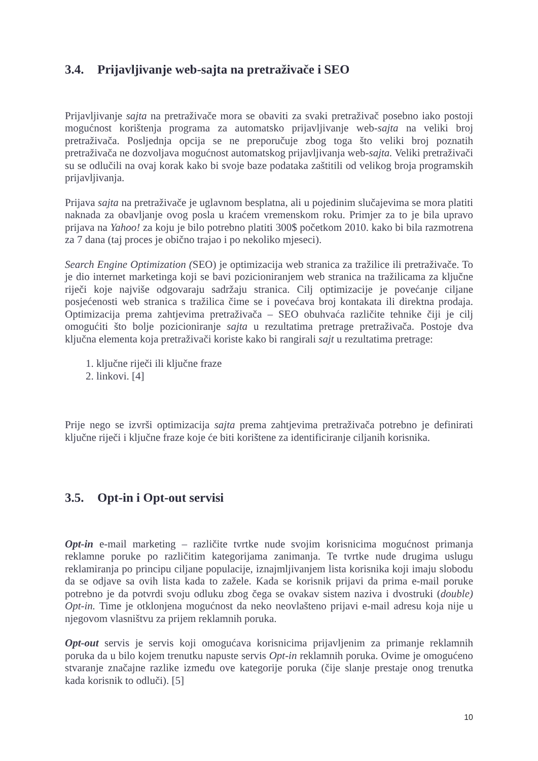3.4. Prijavljivanje web-sajta na pretraživače i SEO
Prijavljivanje sajta na pretraživače mora se obaviti za svaki pretraživač posebno iako postoji mogućnost korištenja programa za automatsko prijavljivanje web-sajta na veliki broj pretraživača. Posljednja opcija se ne preporučuje zbog toga što veliki broj poznatih pretraživača ne dozvoljava mogućnost automatskog prijavljivanja web-sajta. Veliki pretraživači su se odlučili na ovaj korak kako bi svoje baze podataka zaštitili od velikog broja programskih prijavljivanja.
Prijava sajta na pretraživače je uglavnom besplatna, ali u pojedinim slučajevima se mora platiti naknada za obavljanje ovog posla u kraćem vremenskom roku. Primjer za to je bila upravo prijava na Yahoo! za koju je bilo potrebno platiti 300$ početkom 2010. kako bi bila razmotrena za 7 dana (taj proces je obično trajao i po nekoliko mjeseci).
Search Engine Optimization (SEO) je optimizacija web stranica za tražilice ili pretraživače. To je dio internet marketinga koji se bavi pozicioniranjem web stranica na tražilicama za ključne riječi koje najviše odgovaraju sadržaju stranica. Cilj optimizacije je povećanje ciljane posjećenosti web stranica s tražilica čime se i povećava broj kontakata ili direktna prodaja. Optimizacija prema zahtjevima pretraživača – SEO obuhvaća različite tehnike čiji je cilj omogućiti što bolje pozicioniranje sajta u rezultatima pretrage pretraživača. Postoje dva ključna elementa koja pretraživači koriste kako bi rangirali sajt u rezultatima pretrage:
1. ključne riječi ili ključne fraze
2. linkovi. [4]
Prije nego se izvrši optimizacija sajta prema zahtjevima pretraživača potrebno je definirati ključne riječi i ključne fraze koje će biti korištene za identificiranje ciljanih korisnika.
3.5. Opt-in i Opt-out servisi
Opt-in e-mail marketing – različite tvrtke nude svojim korisnicima mogućnost primanja reklamne poruke po različitim kategorijama zanimanja. Te tvrtke nude drugima uslugu reklamiranja po principu ciljane populacije, iznajmljivanjem lista korisnika koji imaju slobodu da se odjave sa ovih lista kada to zažele. Kada se korisnik prijavi da prima e-mail poruke potrebno je da potvrdi svoju odluku zbog čega se ovakav sistem naziva i dvostruki (double) Opt-in. Time je otklonjena mogućnost da neko neovlašteno prijavi e-mail adresu koja nije u njegovom vlasništvu za prijem reklamnih poruka.
Opt-out servis je servis koji omogućava korisnicima prijavljenim za primanje reklamnih poruka da u bilo kojem trenutku napuste servis Opt-in reklamnih poruka. Ovime je omogućeno stvaranje značajne razlike između ove kategorije poruka (čije slanje prestaje onog trenutka kada korisnik to odluči). [5]
10